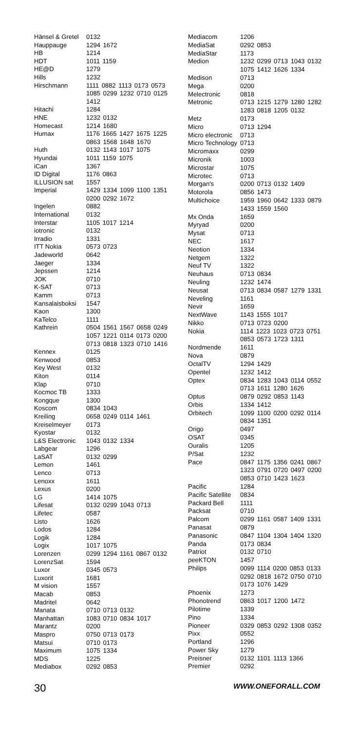| Hänsel & Gretel | 0132 |
| Hauppauge | 1294 1672 |
| HB | 1214 |
| HDT | 1011 1159 |
| HE@D | 1279 |
| Hills | 1232 |
| Hirschmann | 1111 0882 1113 0173 0573 1085 0299 1232 0710 0125 1412 |
| Hitachi | 1284 |
| HNE | 1232 0132 |
| Homecast | 1214 1680 |
| Humax | 1176 1665 1427 1675 1225 0863 1568 1648 1670 |
| Huth | 0132 1143 1017 1075 |
| Hyundai | 1011 1159 1075 |
| iCan | 1367 |
| ID Digital | 1176 0863 |
| ILLUSION sat | 1557 |
| Imperial | 1429 1334 1099 1100 1351 0200 0292 1672 |
| Ingelen | 0882 |
| International | 0132 |
| Interstar | 1105 1017 1214 |
| iotronic | 0132 |
| Irradio | 1331 |
| ITT Nokia | 0573 0723 |
| Jadeworld | 0642 |
| Jaeger | 1334 |
| Jepssen | 1214 |
| JOK | 0710 |
| K-SAT | 0713 |
| Kamm | 0713 |
| Kansalaisboksi | 1547 |
| Kaon | 1300 |
| KaTelco | 1111 |
| Kathrein | 0504 1561 1567 0658 0249 1057 1221 0114 0173 0200 0713 0818 1323 0710 1416 |
| Kennex | 0125 |
| Kenwood | 0853 |
| Key West | 0132 |
| Kiton | 0114 |
| Klap | 0710 |
| Kocmoc TB | 1333 |
| Kongque | 1300 |
| Koscom | 0834 1043 |
| Kreiling | 0658 0249 0114 1461 |
| Kreiselmeyer | 0173 |
| Kyostar | 0132 |
| L&S Electronic | 1043 0132 1334 |
| Labgear | 1296 |
| LaSAT | 0132 0299 |
| Lemon | 1461 |
| Lenco | 0713 |
| Lenoxx | 1611 |
| Lexus | 0200 |
| LG | 1414 1075 |
| Lifesat | 0132 0299 1043 0713 |
| Lifetec | 0587 |
| Listo | 1626 |
| Lodos | 1284 |
| Logik | 1284 |
| Logix | 1017 1075 |
| Lorenzen | 0299 1294 1161 0867 0132 |
| LorenzSat | 1594 |
| Luxor | 0345 0573 |
| Luxorit | 1681 |
| M vision | 1557 |
| Macab | 0853 |
| Madritel | 0642 |
| Manata | 0710 0713 0132 |
| Manhattan | 1083 0710 0834 1017 |
| Marantz | 0200 |
| Maspro | 0750 0713 0173 |
| Matsui | 0710 0173 |
| Maximum | 1075 1334 |
| MDS | 1225 |
| Mediabox | 0292 0853 |
| Mediacom | 1206 |
| MediaSat | 0292 0853 |
| MediaStar | 1173 |
| Medion | 1232 0299 0713 1043 0132 1075 1412 1626 1334 |
| Medison | 0713 |
| Mega | 0200 |
| Melectronic | 0818 |
| Metronic | 0713 1215 1279 1280 1282 1283 0818 1205 0132 |
| Metz | 0173 |
| Micro | 0713 1294 |
| Micro electronic | 0713 |
| Micro Technology | 0713 |
| Micromaxx | 0299 |
| Micronik | 1003 |
| Microstar | 1075 |
| Microtec | 0713 |
| Morgan's | 0200 0713 0132 1409 |
| Motorola | 0856 1473 |
| Multichoice | 1959 1960 0642 1333 0879 1433 1559 1560 |
| Mx Onda | 1659 |
| Myryad | 0200 |
| Mysat | 0713 |
| NEC | 1617 |
| Neotion | 1334 |
| Netgem | 1322 |
| Neuf TV | 1322 |
| Neuhaus | 0713 0834 |
| Neuling | 1232 1474 |
| Neusat | 0713 0834 0587 1279 1331 |
| Neveling | 1161 |
| Nevir | 1659 |
| NextWave | 1143 1555 1017 |
| Nikko | 0713 0723 0200 |
| Nokia | 1114 1223 1023 0723 0751 0853 0573 1723 1311 |
| Nordmende | 1611 |
| Nova | 0879 |
| OctalTV | 1294 1429 |
| Opentel | 1232 1412 |
| Optex | 0834 1283 1043 0114 0552 0713 1611 1280 1626 |
| Optus | 0879 0292 0853 1143 |
| Orbis | 1334 1412 |
| Orbitech | 1099 1100 0200 0292 0114 0834 1351 |
| Origo | 0497 |
| OSAT | 0345 |
| Ouralis | 1205 |
| P/Sat | 1232 |
| Pace | 0847 1175 1356 0241 0867 1323 0791 0720 0497 0200 0853 0710 1423 1623 |
| Pacific | 1284 |
| Pacific Satellite | 0834 |
| Packard Bell | 1111 |
| Packsat | 0710 |
| Palcom | 0299 1161 0587 1409 1331 |
| Panasat | 0879 |
| Panasonic | 0847 1104 1304 1404 1320 |
| Panda | 0173 0834 |
| Patriot | 0132 0710 |
| peeKTON | 1457 |
| Philips | 0099 1114 0200 0853 0133 0292 0818 1672 0750 0710 0173 1076 1429 |
| Phoenix | 1273 |
| Phonotrend | 0863 1017 1200 1472 |
| Pilotime | 1339 |
| Pino | 1334 |
| Pioneer | 0329 0853 0292 1308 0352 |
| Pixx | 0552 |
| Portland | 1296 |
| Power Sky | 1279 |
| Preisner | 0132 1101 1113 1366 |
| Premier | 0292 |
30 WWW.ONEFORALL.COM